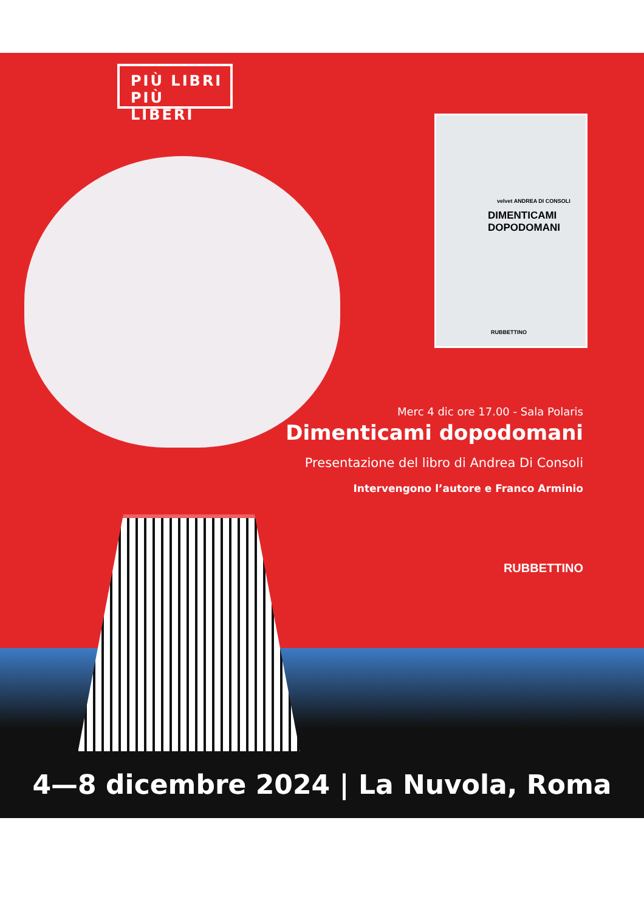PIÙ LIBRI
PIÙ LIBERI
velvet ANDREA DI CONSOLI
DIMENTICAMI
DOPODOMANI
RUBBETTINO
Merc 4 dic ore 17.00 - Sala Polaris
Dimenticami dopodomani
Presentazione del libro di Andrea Di Consoli
Intervengono l’autore e Franco Arminio
RUBBETTINO
4—8 dicembre 2024 | La Nuvola, Roma